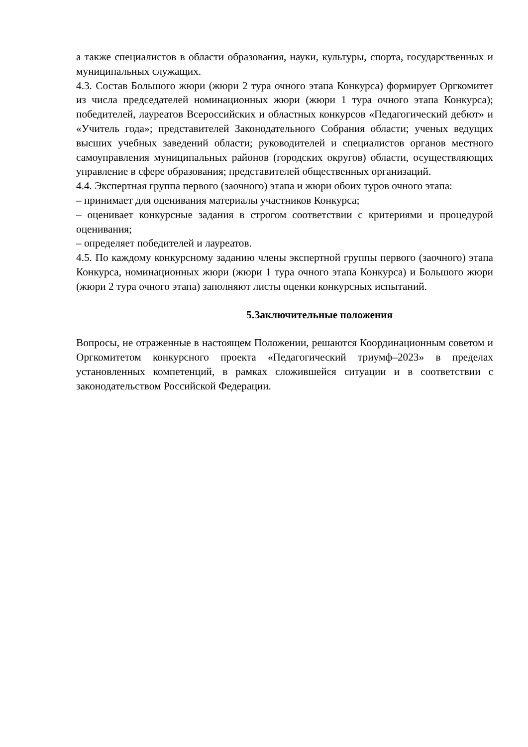а также специалистов в области образования, науки, культуры, спорта, государственных и муниципальных служащих.
4.3. Состав Большого жюри (жюри 2 тура очного этапа Конкурса) формирует Оргкомитет из числа председателей номинационных жюри (жюри 1 тура очного этапа Конкурса); победителей, лауреатов Всероссийских и областных конкурсов «Педагогический дебют» и «Учитель года»; представителей Законодательного Собрания области; ученых ведущих высших учебных заведений области; руководителей и специалистов органов местного самоуправления муниципальных районов (городских округов) области, осуществляющих управление в сфере образования; представителей общественных организаций.
4.4. Экспертная группа первого (заочного) этапа и жюри обоих туров очного этапа:
– принимает для оценивания материалы участников Конкурса;
– оценивает конкурсные задания в строгом соответствии с критериями и процедурой оценивания;
– определяет победителей и лауреатов.
4.5. По каждому конкурсному заданию члены экспертной группы первого (заочного) этапа Конкурса, номинационных жюри (жюри 1 тура очного этапа Конкурса) и Большого жюри (жюри 2 тура очного этапа) заполняют листы оценки конкурсных испытаний.
5.Заключительные положения
Вопросы, не отраженные в настоящем Положении, решаются Координационным советом и Оргкомитетом конкурсного проекта «Педагогический триумф–2023» в пределах установленных компетенций, в рамках сложившейся ситуации и в соответствии с законодательством Российской Федерации.